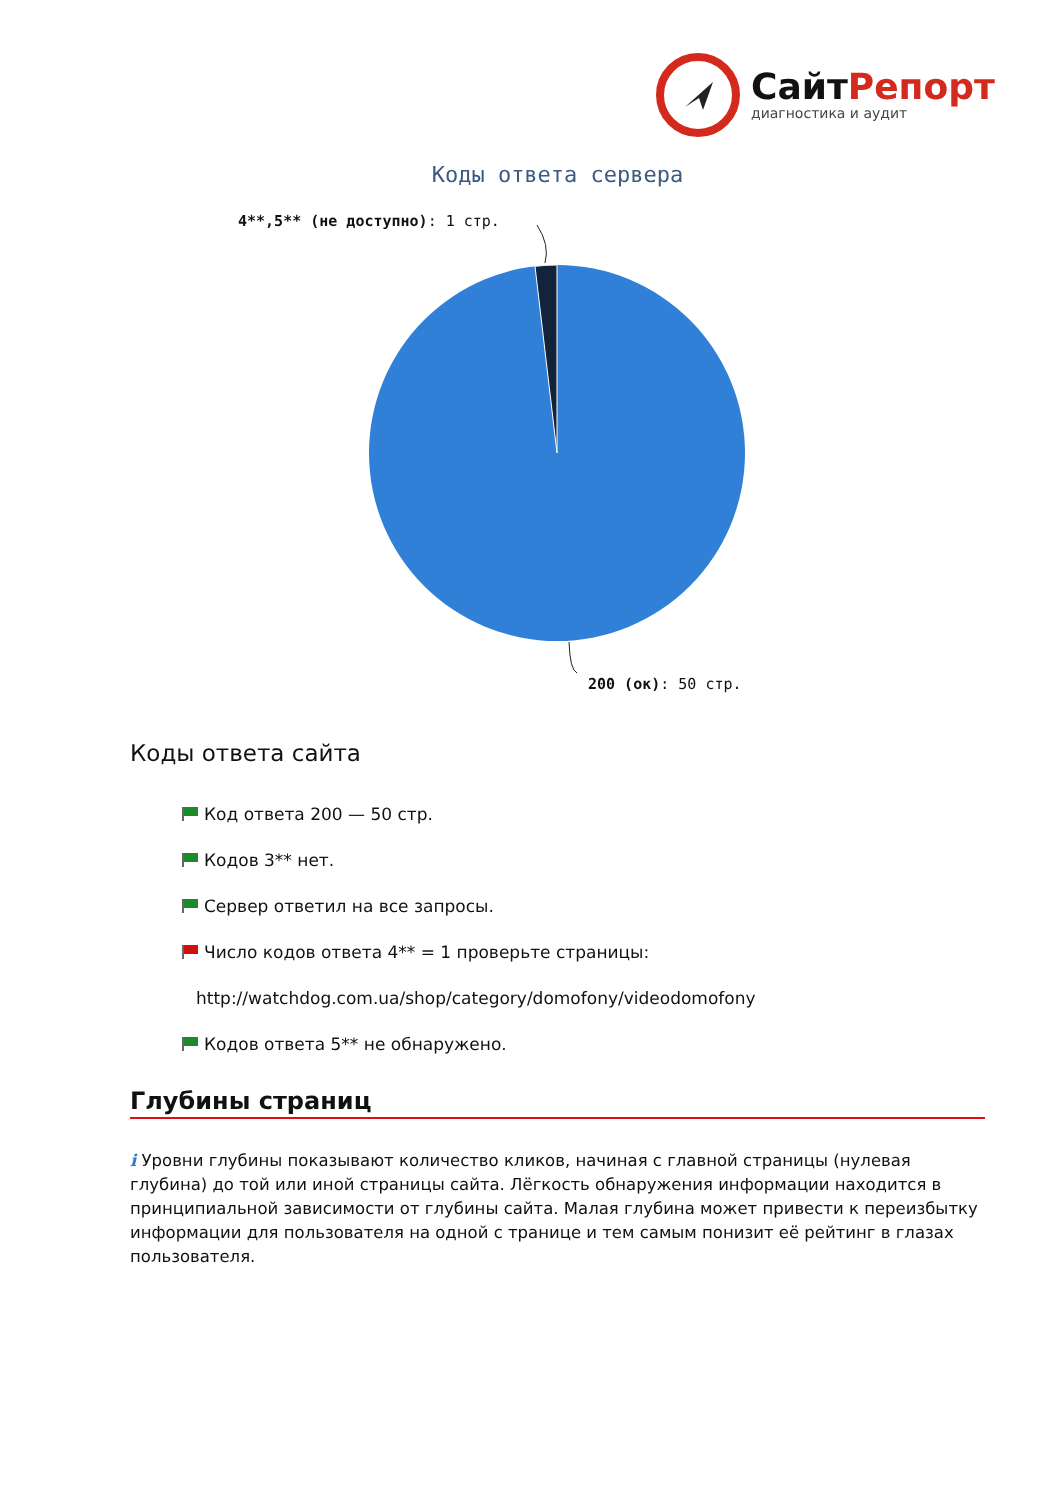СайтРепорт
диагностика и аудит
Коды ответа сервера
4**,5** (не доступно): 1 стр.
200 (ок): 50 стр.
Коды ответа сайта
Код ответа 200 — 50 стр.
Кодов 3** нет.
Сервер ответил на все запросы.
Число кодов ответа 4** = 1 проверьте страницы:
http://watchdog.com.ua/shop/category/domofony/videodomofony
Кодов ответа 5** не обнаружено.
Глубины страниц
i Уровни глубины показывают количество кликов, начиная с главной страницы (нулевая глубина) до той или иной страницы сайта. Лёгкость обнаружения информации находится в принципиальной зависимости от глубины сайта. Малая глубина может привести к переизбытку информации для пользователя на одной с транице и тем самым понизит её рейтинг в глазах пользователя.